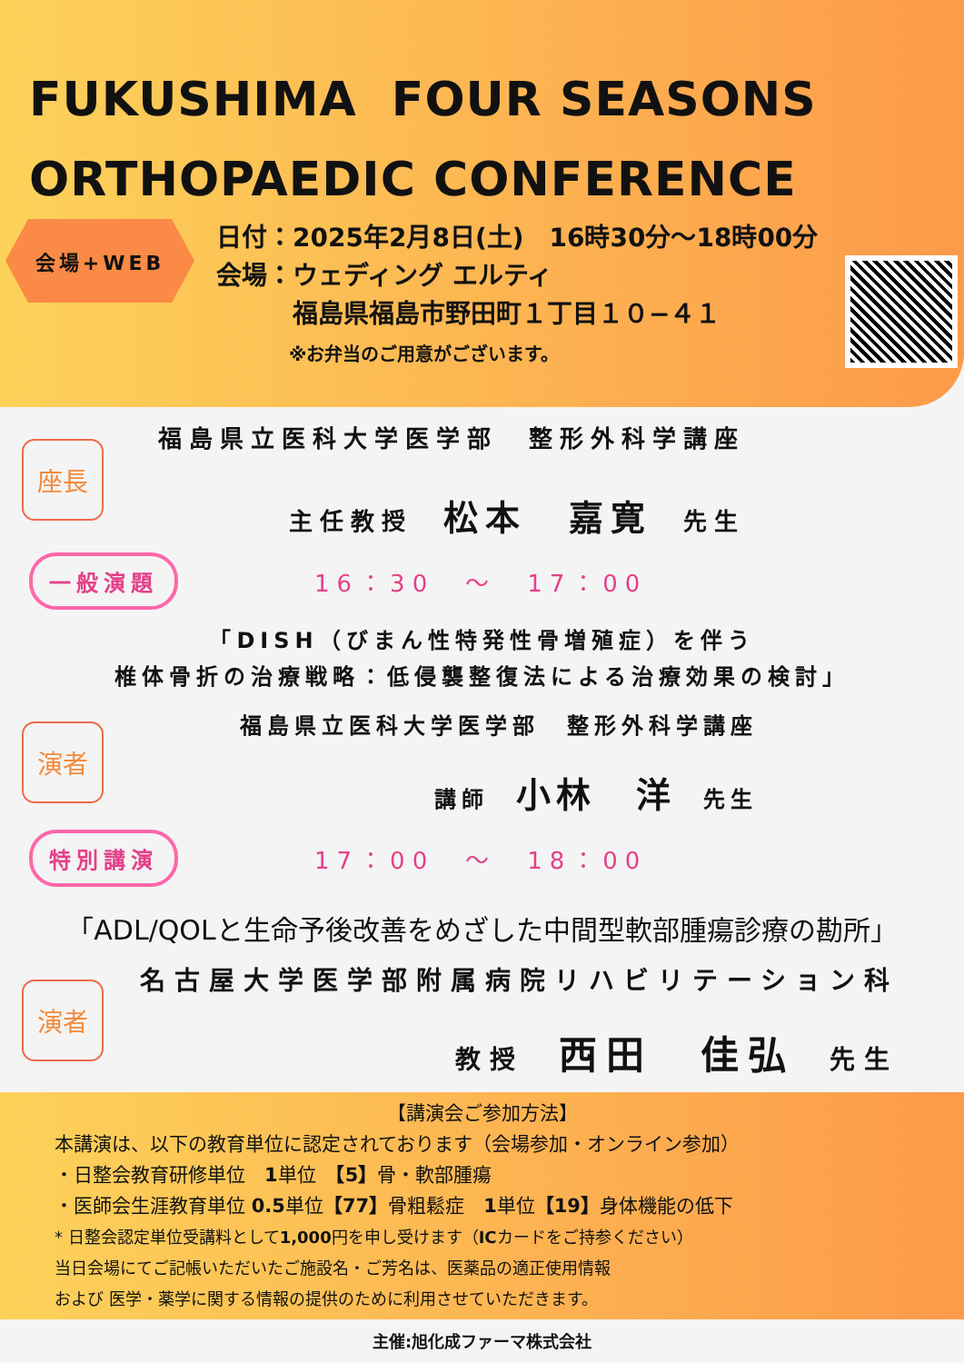FUKUSHIMA FOUR SEASONS
ORTHOPAEDIC CONFERENCE
会場+WEB
日付：2025年2月8日(土)　16時30分～18時00分
会場：ウェディング エルティ
　　　福島県福島市野田町１丁目１０−４１
　　　　※お弁当のご用意がございます。
座長
福島県立医科大学医学部　整形外科学講座
主任教授　松本　嘉寛　先生
一般演題 16：30　～　17：00
「DISH（びまん性特発性骨増殖症）を伴う
椎体骨折の治療戦略：低侵襲整復法による治療効果の検討」
演者
福島県立医科大学医学部　整形外科学講座
講師　小林　洋　先生
特別講演 17：00　～　18：00
「ADL/QOLと生命予後改善をめざした中間型軟部腫瘍診療の勘所」
演者
名古屋大学医学部附属病院リハビリテーション科
教授　西田　佳弘　先生
【講演会ご参加方法】
本講演は、以下の教育単位に認定されております（会場参加・オンライン参加）
・日整会教育研修単位　1単位　【5】骨・軟部腫瘍
・医師会生涯教育単位 0.5単位【77】骨粗鬆症　1単位【19】身体機能の低下
* 日整会認定単位受講料として1,000円を申し受けます（ICカードをご持参ください）
当日会場にてご記帳いただいたご施設名・ご芳名は、医薬品の適正使用情報
および 医学・薬学に関する情報の提供のために利用させていただきます。
主催:旭化成ファーマ株式会社